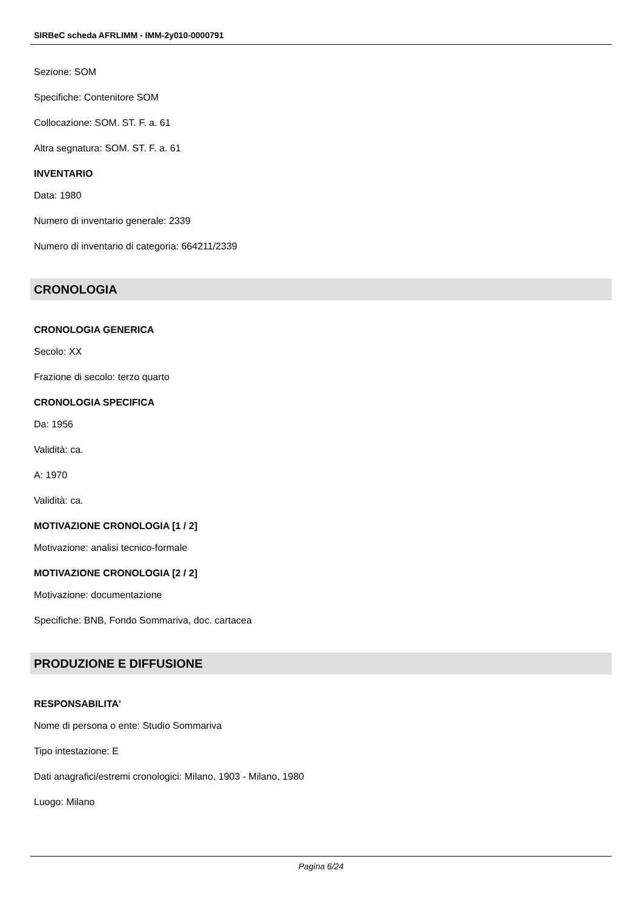SIRBeC scheda AFRLIMM - IMM-2y010-0000791
Sezione: SOM
Specifiche: Contenitore SOM
Collocazione: SOM. ST. F. a. 61
Altra segnatura: SOM. ST. F. a. 61
INVENTARIO
Data: 1980
Numero di inventario generale: 2339
Numero di inventario di categoria: 664211/2339
CRONOLOGIA
CRONOLOGIA GENERICA
Secolo: XX
Frazione di secolo: terzo quarto
CRONOLOGIA SPECIFICA
Da: 1956
Validità: ca.
A: 1970
Validità: ca.
MOTIVAZIONE CRONOLOGIA [1 / 2]
Motivazione: analisi tecnico-formale
MOTIVAZIONE CRONOLOGIA [2 / 2]
Motivazione: documentazione
Specifiche: BNB, Fondo Sommariva, doc. cartacea
PRODUZIONE E DIFFUSIONE
RESPONSABILITA'
Nome di persona o ente: Studio Sommariva
Tipo intestazione: E
Dati anagrafici/estremi cronologici: Milano, 1903 - Milano, 1980
Luogo: Milano
Pagina 6/24